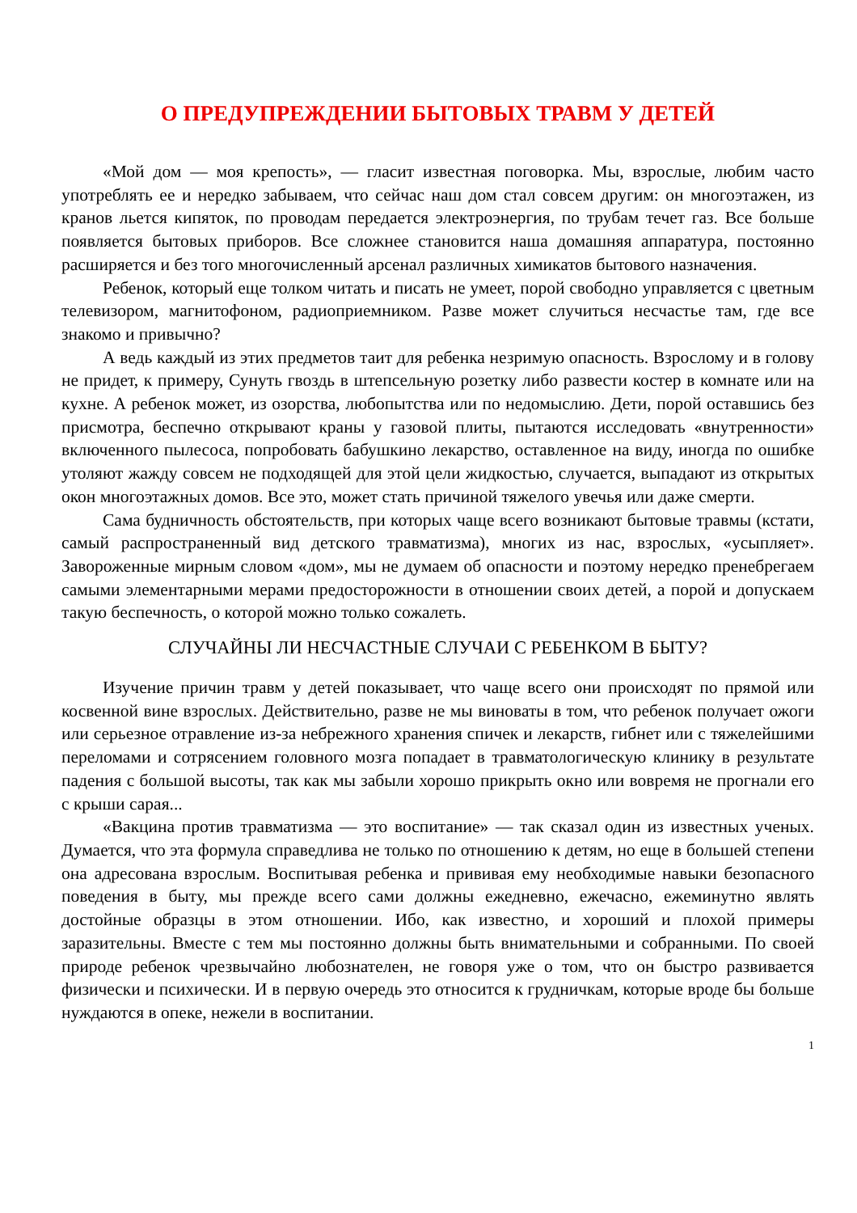О ПРЕДУПРЕЖДЕНИИ БЫТОВЫХ ТРАВМ У ДЕТЕЙ
«Мой дом — моя крепость», — гласит известная поговорка. Мы, взрослые, любим часто употреблять ее и нередко забываем, что сейчас наш дом стал совсем другим: он многоэтажен, из кранов льется кипяток, по проводам передается электроэнергия, по трубам течет газ. Все больше появляется бытовых приборов. Все сложнее становится наша домашняя аппаратура, постоянно расширяется и без того многочисленный арсенал различных химикатов бытового назначения.
Ребенок, который еще толком читать и писать не умеет, порой свободно управляется с цветным телевизором, магнитофоном, радиоприемником. Разве может случиться несчастье там, где все знакомо и привычно?
А ведь каждый из этих предметов таит для ребенка незримую опасность. Взрослому и в голову не придет, к примеру, Сунуть гвоздь в штепсельную розетку либо развести костер в комнате или на кухне. А ребенок может, из озорства, любопытства или по недомыслию. Дети, порой оставшись без присмотра, беспечно открывают краны у газовой плиты, пытаются исследовать «внутренности» включенного пылесоса, попробовать бабушкино лекарство, оставленное на виду, иногда по ошибке утоляют жажду совсем не подходящей для этой цели жидкостью, случается, выпадают из открытых окон многоэтажных домов. Все это, может стать причиной тяжелого увечья или даже смерти.
Сама будничность обстоятельств, при которых чаще всего возникают бытовые травмы (кстати, самый распространенный вид детского травматизма), многих из нас, взрослых, «усыпляет». Завороженные мирным словом «дом», мы не думаем об опасности и поэтому нередко пренебрегаем самыми элементарными мерами предосторожности в отношении своих детей, а порой и допускаем такую беспечность, о которой можно только сожалеть.
СЛУЧАЙНЫ ЛИ НЕСЧАСТНЫЕ СЛУЧАИ С РЕБЕНКОМ В БЫТУ?
Изучение причин травм у детей показывает, что чаще всего они происходят по прямой или косвенной вине взрослых. Действительно, разве не мы виноваты в том, что ребенок получает ожоги или серьезное отравление из-за небрежного хранения спичек и лекарств, гибнет или с тяжелейшими переломами и сотрясением головного мозга попадает в травматологическую клинику в результате падения с большой высоты, так как мы забыли хорошо прикрыть окно или вовремя не прогнали его с крыши сарая...
«Вакцина против травматизма — это воспитание» — так сказал один из известных ученых. Думается, что эта формула справедлива не только по отношению к детям, но еще в большей степени она адресована взрослым. Воспитывая ребенка и прививая ему необходимые навыки безопасного поведения в быту, мы прежде всего сами должны ежедневно, ежечасно, ежеминутно являть достойные образцы в этом отношении. Ибо, как известно, и хороший и плохой примеры заразительны. Вместе с тем мы постоянно должны быть внимательными и собранными. По своей природе ребенок чрезвычайно любознателен, не говоря уже о том, что он быстро развивается физически и психически. И в первую очередь это относится к грудничкам, которые вроде бы больше нуждаются в опеке, нежели в воспитании.
1